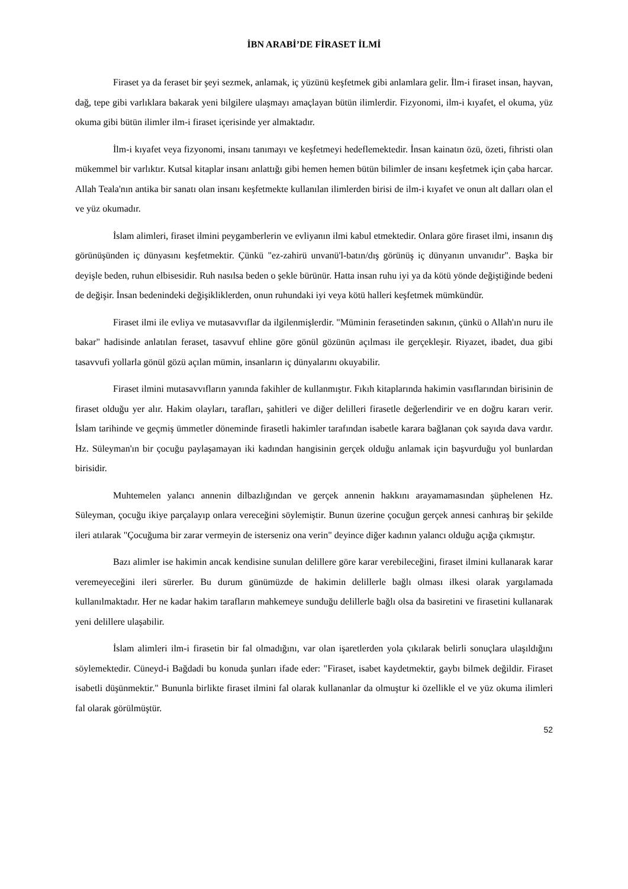İBN ARABİ’DE FİRASET İLMİ
Firaset ya da feraset bir şeyi sezmek, anlamak, iç yüzünü keşfetmek gibi anlamlara gelir. İlm-i firaset insan, hayvan, dağ, tepe gibi varlıklara bakarak yeni bilgilere ulaşmayı amaçlayan bütün ilimlerdir. Fizyonomi, ilm-i kıyafet, el okuma, yüz okuma gibi bütün ilimler ilm-i firaset içerisinde yer almaktadır.
İlm-i kıyafet veya fizyonomi, insanı tanımayı ve keşfetmeyi hedeflemektedir. İnsan kainatın özü, özeti, fihristi olan mükemmel bir varlıktır. Kutsal kitaplar insanı anlattığı gibi hemen hemen bütün bilimler de insanı keşfetmek için çaba harcar. Allah Teala'nın antika bir sanatı olan insanı keşfetmekte kullanılan ilimlerden birisi de ilm-i kıyafet ve onun alt dalları olan el ve yüz okumadır.
İslam alimleri, firaset ilmini peygamberlerin ve evliyanın ilmi kabul etmektedir. Onlara göre firaset ilmi, insanın dış görünüşünden iç dünyasını keşfetmektir. Çünkü "ez-zahirü unvanü'l-batın/dış görünüş iç dünyanın unvanıdır". Başka bir deyişle beden, ruhun elbisesidir. Ruh nasılsa beden o şekle bürünür. Hatta insan ruhu iyi ya da kötü yönde değiştiğinde bedeni de değişir. İnsan bedenindeki değişikliklerden, onun ruhundaki iyi veya kötü halleri keşfetmek mümkündür.
Firaset ilmi ile evliya ve mutasavvıflar da ilgilenmişlerdir. "Müminin ferasetinden sakının, çünkü o Allah'ın nuru ile bakar" hadisinde anlatılan feraset, tasavvuf ehline göre gönül gözünün açılması ile gerçekleşir. Riyazet, ibadet, dua gibi tasavvufi yollarla gönül gözü açılan mümin, insanların iç dünyalarını okuyabilir.
Firaset ilmini mutasavvıfların yanında fakihler de kullanmıştır. Fıkıh kitaplarında hakimin vasıflarından birisinin de firaset olduğu yer alır. Hakim olayları, tarafları, şahitleri ve diğer delilleri firasetle değerlendirir ve en doğru kararı verir. İslam tarihinde ve geçmiş ümmetler döneminde firasetli hakimler tarafından isabetle karara bağlanan çok sayıda dava vardır. Hz. Süleyman'ın bir çocuğu paylaşamayan iki kadından hangisinin gerçek olduğu anlamak için başvurduğu yol bunlardan birisidir.
Muhtemelen yalancı annenin dilbazlığından ve gerçek annenin hakkını arayamamasından şüphelenen Hz. Süleyman, çocuğu ikiye parçalayıp onlara vereceğini söylemiştir. Bunun üzerine çocuğun gerçek annesi canhıraş bir şekilde ileri atılarak "Çocuğuma bir zarar vermeyin de isterseniz ona verin" deyince diğer kadının yalancı olduğu açığa çıkmıştır.
Bazı alimler ise hakimin ancak kendisine sunulan delillere göre karar verebileceğini, firaset ilmini kullanarak karar veremeyeceğini ileri sürerler. Bu durum günümüzde de hakimin delillerle bağlı olması ilkesi olarak yargılamada kullanılmaktadır. Her ne kadar hakim tarafların mahkemeye sunduğu delillerle bağlı olsa da basiretini ve firasetini kullanarak yeni delillere ulaşabilir.
İslam alimleri ilm-i firasetin bir fal olmadığını, var olan işaretlerden yola çıkılarak belirli sonuçlara ulaşıldığını söylemektedir. Cüneyd-i Bağdadi bu konuda şunları ifade eder: "Firaset, isabet kaydetmektir, gaybı bilmek değildir. Firaset isabetli düşünmektir." Bununla birlikte firaset ilmini fal olarak kullananlar da olmuştur ki özellikle el ve yüz okuma ilimleri fal olarak görülmüştür.
52